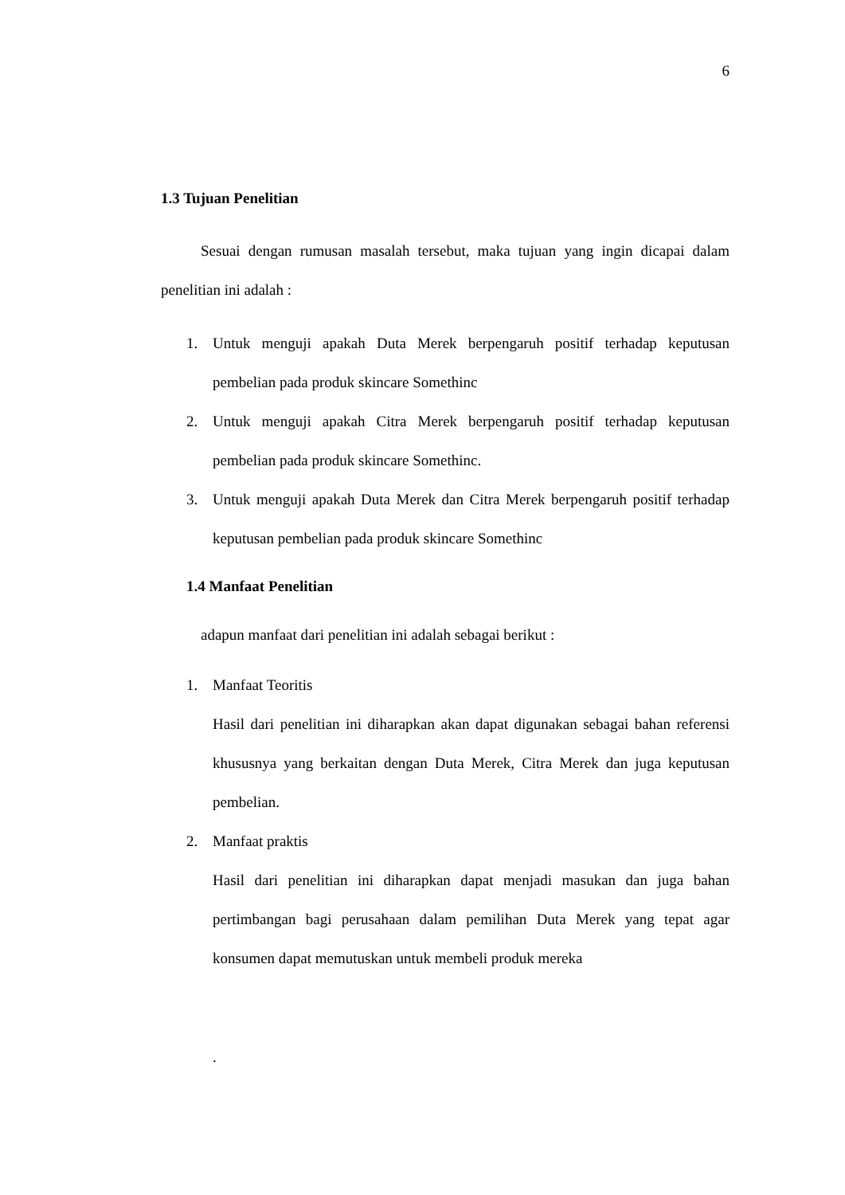6
1.3 Tujuan Penelitian
Sesuai dengan rumusan masalah tersebut, maka tujuan yang ingin dicapai dalam penelitian ini adalah :
1. Untuk menguji apakah Duta Merek berpengaruh positif terhadap keputusan pembelian pada produk skincare Somethinc
2. Untuk menguji apakah Citra Merek berpengaruh positif terhadap keputusan pembelian pada produk skincare Somethinc.
3. Untuk menguji apakah Duta Merek dan Citra Merek berpengaruh positif terhadap keputusan pembelian pada produk skincare Somethinc
1.4 Manfaat Penelitian
adapun manfaat dari penelitian ini adalah sebagai berikut :
1. Manfaat Teoritis
Hasil dari penelitian ini diharapkan akan dapat digunakan sebagai bahan referensi khususnya yang berkaitan dengan Duta Merek, Citra Merek dan juga keputusan pembelian.
2. Manfaat praktis
Hasil dari penelitian ini diharapkan dapat menjadi masukan dan juga bahan pertimbangan bagi perusahaan dalam pemilihan Duta Merek yang tepat agar konsumen dapat memutuskan untuk membeli produk mereka
.